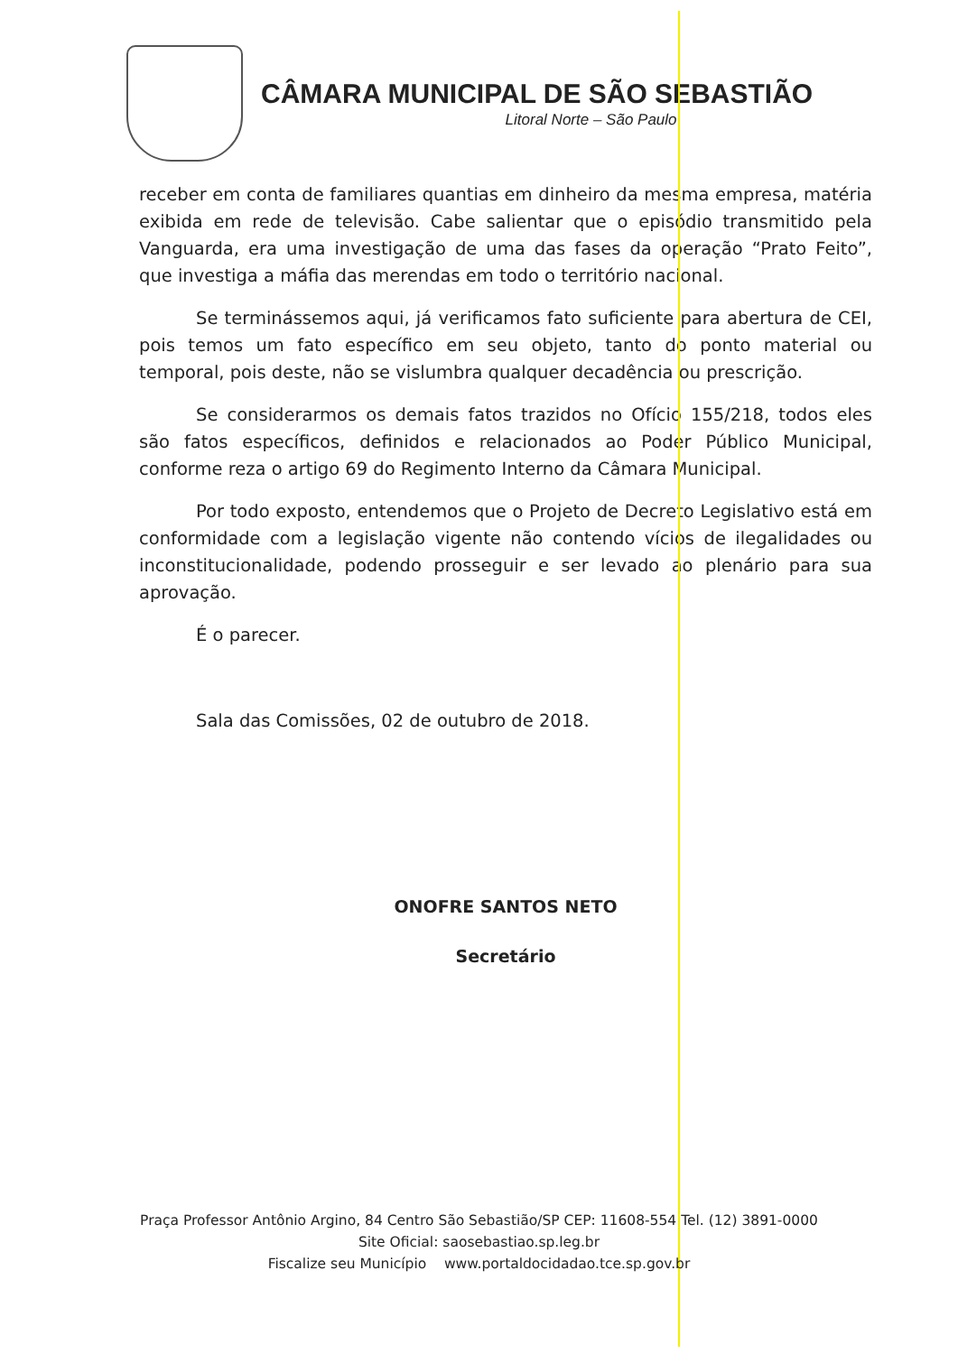CÂMARA MUNICIPAL DE SÃO SEBASTIÃO
Litoral Norte – São Paulo
receber em conta de familiares quantias em dinheiro da mesma empresa, matéria exibida em rede de televisão. Cabe salientar que o episódio transmitido pela Vanguarda, era uma investigação de uma das fases da operação “Prato Feito”, que investiga a máfia das merendas em todo o território nacional.
Se terminássemos aqui, já verificamos fato suficiente para abertura de CEI, pois temos um fato específico em seu objeto, tanto do ponto material ou temporal, pois deste, não se vislumbra qualquer decadência ou prescrição.
Se considerarmos os demais fatos trazidos no Ofício 155/218, todos eles são fatos específicos, definidos e relacionados ao Poder Público Municipal, conforme reza o artigo 69 do Regimento Interno da Câmara Municipal.
Por todo exposto, entendemos que o Projeto de Decreto Legislativo está em conformidade com a legislação vigente não contendo vícios de ilegalidades ou inconstitucionalidade, podendo prosseguir e ser levado ao plenário para sua aprovação.
É o parecer.
Sala das Comissões, 02 de outubro de 2018.
ONOFRE SANTOS NETO
Secretário
Praça Professor Antônio Argino, 84 Centro São Sebastião/SP CEP: 11608-554 Tel. (12) 3891-0000
Site Oficial: saosebastiao.sp.leg.br
Fiscalize seu Município www.portaldocidadao.tce.sp.gov.br